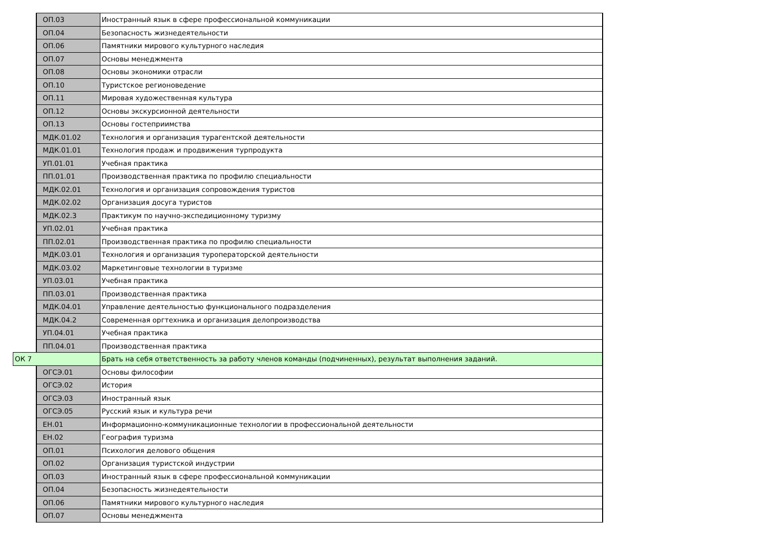| | ОП.03 | Иностранный язык в сфере профессиональной коммуникации |
| | ОП.04 | Безопасность жизнедеятельности |
| | ОП.06 | Памятники мирового культурного наследия |
| | ОП.07 | Основы менеджмента |
| | ОП.08 | Основы экономики отрасли |
| | ОП.10 | Туристское регионоведение |
| | ОП.11 | Мировая художественная культура |
| | ОП.12 | Основы экскурсионной деятельности |
| | ОП.13 | Основы гостеприимства |
| | МДК.01.02 | Технология и организация турагентской деятельности |
| | МДК.01.01 | Технология продаж и продвижения турпродукта |
| | УП.01.01 | Учебная практика |
| | ПП.01.01 | Производственная практика по профилю специальности |
| | МДК.02.01 | Технология и организация сопровождения туристов |
| | МДК.02.02 | Организация досуга туристов |
| | МДК.02.3 | Практикум по научно-экспедиционному туризму |
| | УП.02.01 | Учебная практика |
| | ПП.02.01 | Производственная практика по профилю специальности |
| | МДК.03.01 | Технология и организация туроператорской деятельности |
| | МДК.03.02 | Маркетинговые технологии в туризме |
| | УП.03.01 | Учебная практика |
| | ПП.03.01 | Производственная практика |
| | МДК.04.01 | Управление деятельностью функционального подразделения |
| | МДК.04.2 | Современная оргтехника и организация делопроизводства |
| | УП.04.01 | Учебная практика |
| | ПП.04.01 | Производственная практика |
| ОК 7 | | Брать на себя ответственность за работу членов команды (подчиненных), результат выполнения заданий. |
| | ОГСЭ.01 | Основы философии |
| | ОГСЭ.02 | История |
| | ОГСЭ.03 | Иностранный язык |
| | ОГСЭ.05 | Русский язык и культура речи |
| | ЕН.01 | Информационно-коммуникационные технологии в профессиональной деятельности |
| | ЕН.02 | География туризма |
| | ОП.01 | Психология делового общения |
| | ОП.02 | Организация туристской индустрии |
| | ОП.03 | Иностранный язык в сфере профессиональной коммуникации |
| | ОП.04 | Безопасность жизнедеятельности |
| | ОП.06 | Памятники мирового культурного наследия |
| | ОП.07 | Основы менеджмента |